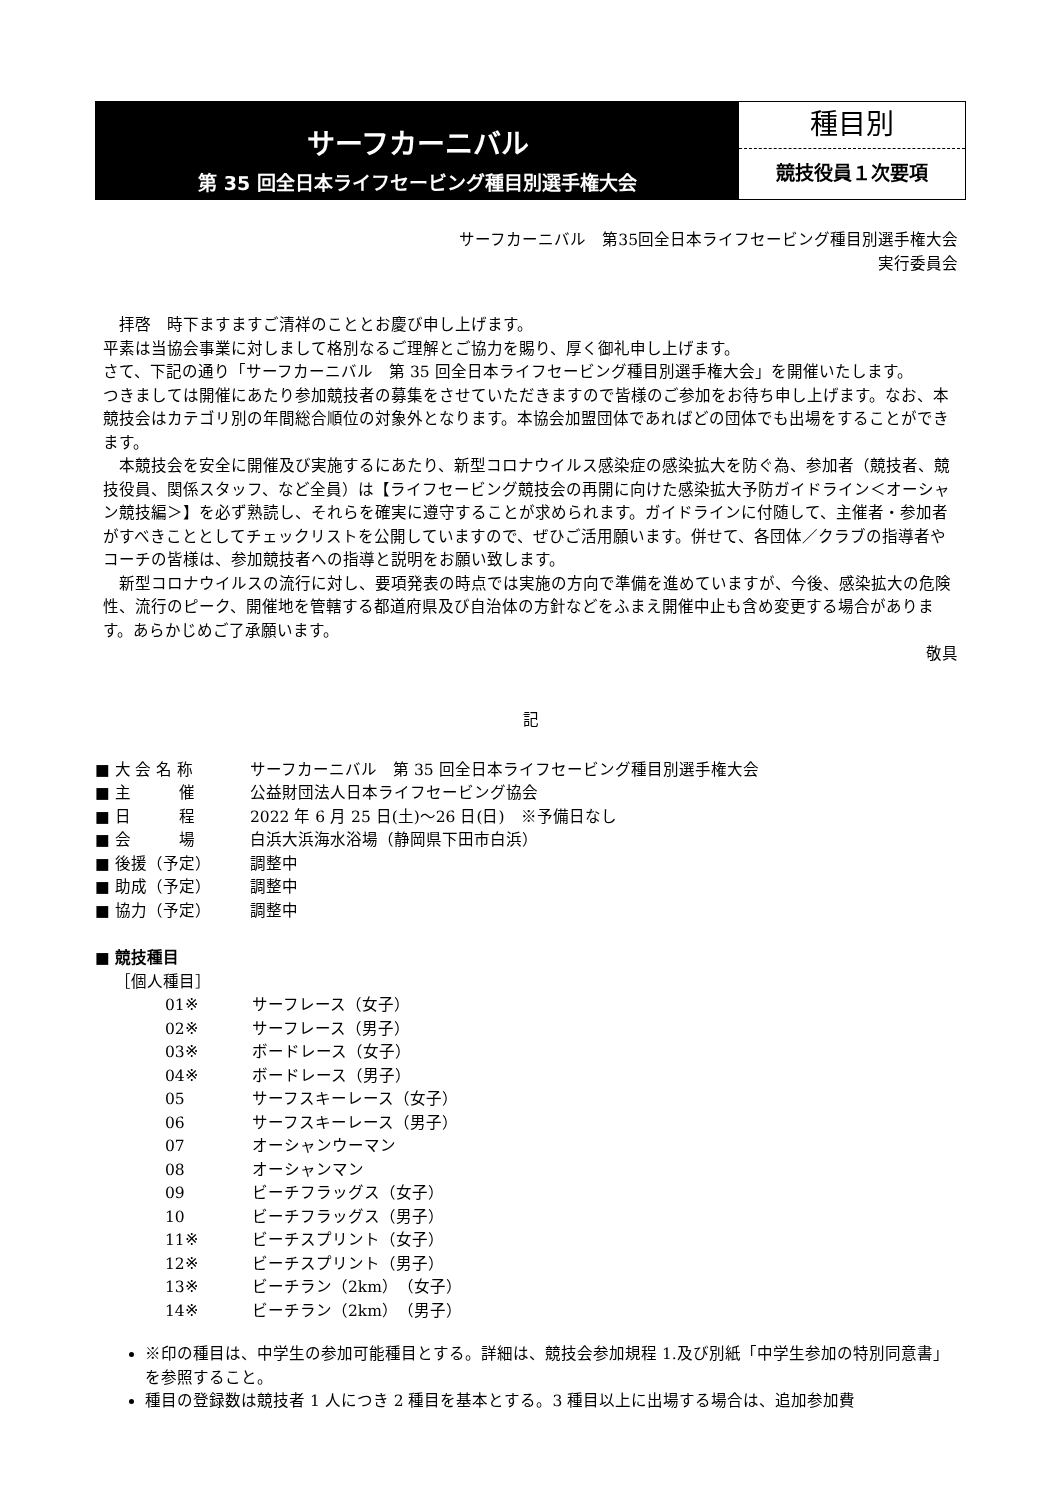サーフカーニバル
第 35 回全日本ライフセービング種目別選手権大会
種目別
競技役員１次要項
サーフカーニバル　第35回全日本ライフセービング種目別選手権大会
実行委員会
　拝啓　時下ますますご清祥のこととお慶び申し上げます。
平素は当協会事業に対しまして格別なるご理解とご協力を賜り、厚く御礼申し上げます。
さて、下記の通り「サーフカーニバル　第 35 回全日本ライフセービング種目別選手権大会」を開催いたします。
つきましては開催にあたり参加競技者の募集をさせていただきますので皆様のご参加をお待ち申し上げます。なお、本競技会はカテゴリ別の年間総合順位の対象外となります。本協会加盟団体であればどの団体でも出場をすることができます。
　本競技会を安全に開催及び実施するにあたり、新型コロナウイルス感染症の感染拡大を防ぐ為、参加者（競技者、競技役員、関係スタッフ、など全員）は【ライフセービング競技会の再開に向けた感染拡大予防ガイドライン＜オーシャン競技編＞】を必ず熟読し、それらを確実に遵守することが求められます。ガイドラインに付随して、主催者・参加者がすべきこととしてチェックリストを公開していますので、ぜひご活用願います。併せて、各団体／クラブの指導者やコーチの皆様は、参加競技者への指導と説明をお願い致します。
　新型コロナウイルスの流行に対し、要項発表の時点では実施の方向で準備を進めていますが、今後、感染拡大の危険性、流行のピーク、開催地を管轄する都道府県及び自治体の方針などをふまえ開催中止も含め変更する場合があります。あらかじめご了承願います。
敬具
記
■ 大 会 名 称 サーフカーニバル　第 35 回全日本ライフセービング種目別選手権大会
■ 主　　　催 公益財団法人日本ライフセービング協会
■ 日　　　程 2022 年 6 月 25 日(土)～26 日(日)　※予備日なし
■ 会　　　場 白浜大浜海水浴場（静岡県下田市白浜）
■ 後援（予定） 調整中
■ 助成（予定） 調整中
■ 協力（予定） 調整中
■ 競技種目
［個人種目］
01※ サーフレース（女子）
02※ サーフレース（男子）
03※ ボードレース（女子）
04※ ボードレース（男子）
05 サーフスキーレース（女子）
06 サーフスキーレース（男子）
07 オーシャンウーマン
08 オーシャンマン
09 ビーチフラッグス（女子）
10 ビーチフラッグス（男子）
11※ ビーチスプリント（女子）
12※ ビーチスプリント（男子）
13※ ビーチラン（2km）（女子）
14※ ビーチラン（2km）（男子）
※印の種目は、中学生の参加可能種目とする。詳細は、競技会参加規程 1.及び別紙「中学生参加の特別同意書」を参照すること。
種目の登録数は競技者 1 人につき 2 種目を基本とする。3 種目以上に出場する場合は、追加参加費